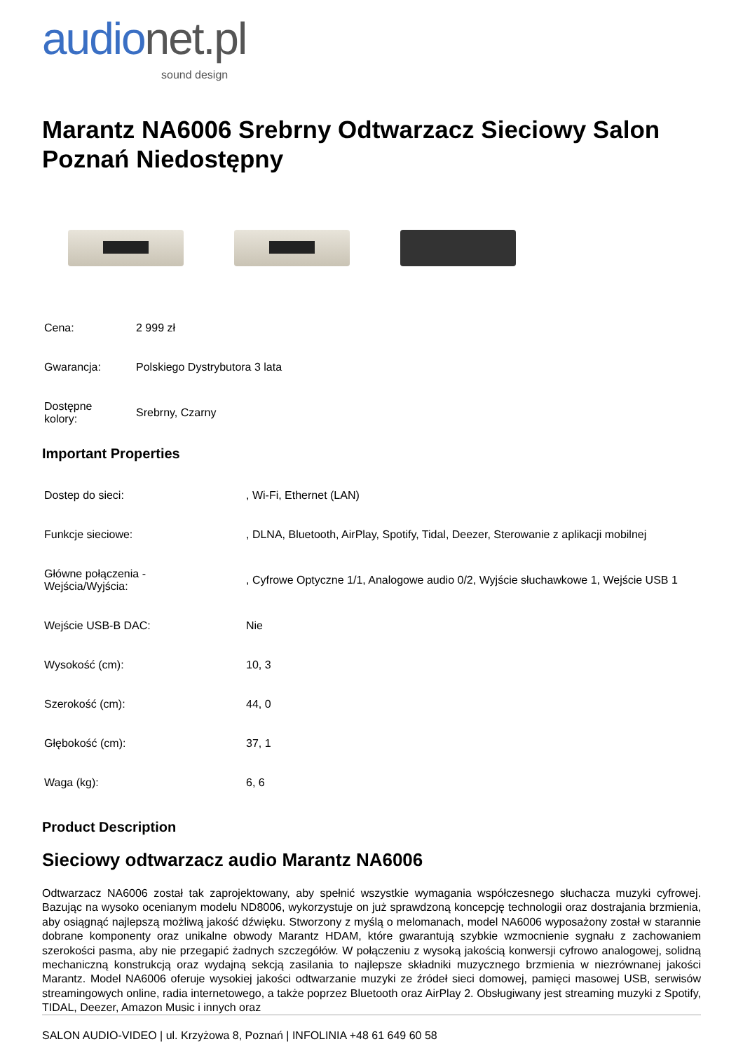audionet.pl
sound design
Marantz NA6006 Srebrny Odtwarzacz Sieciowy Salon Poznań Niedostępny
| Cena: | 2 999 zł |
| Gwarancja: | Polskiego Dystrybutora 3 lata |
| Dostępne kolory: | Srebrny, Czarny |
Important Properties
| Dostep do sieci: | , Wi-Fi, Ethernet (LAN) |
| Funkcje sieciowe: | , DLNA, Bluetooth, AirPlay, Spotify, Tidal, Deezer, Sterowanie z aplikacji mobilnej |
| Główne połączenia - Wejścia/Wyjścia: | , Cyfrowe Optyczne 1/1, Analogowe audio 0/2, Wyjście słuchawkowe 1, Wejście USB 1 |
| Wejście USB-B DAC: | Nie |
| Wysokość (cm): | 10, 3 |
| Szerokość (cm): | 44, 0 |
| Głębokość (cm): | 37, 1 |
| Waga (kg): | 6, 6 |
Product Description
Sieciowy odtwarzacz audio Marantz NA6006
Odtwarzacz NA6006 został tak zaprojektowany, aby spełnić wszystkie wymagania współczesnego słuchacza muzyki cyfrowej. Bazując na wysoko ocenianym modelu ND8006, wykorzystuje on już sprawdzoną koncepcję technologii oraz dostrajania brzmienia, aby osiągnąć najlepszą możliwą jakość dźwięku. Stworzony z myślą o melomanach, model NA6006 wyposażony został w starannie dobrane komponenty oraz unikalne obwody Marantz HDAM, które gwarantują szybkie wzmocnienie sygnału z zachowaniem szerokości pasma, aby nie przegapić żadnych szczegółów. W połączeniu z wysoką jakością konwersji cyfrowo analogowej, solidną mechaniczną konstrukcją oraz wydajną sekcją zasilania to najlepsze składniki muzycznego brzmienia w niezrównanej jakości Marantz. Model NA6006 oferuje wysokiej jakości odtwarzanie muzyki ze źródeł sieci domowej, pamięci masowej USB, serwisów streamingowych online, radia internetowego, a także poprzez Bluetooth oraz AirPlay 2. Obsługiwany jest streaming muzyki z Spotify, TIDAL, Deezer, Amazon Music i innych oraz
SALON AUDIO-VIDEO | ul. Krzyżowa 8, Poznań | INFOLINIA +48 61 649 60 58